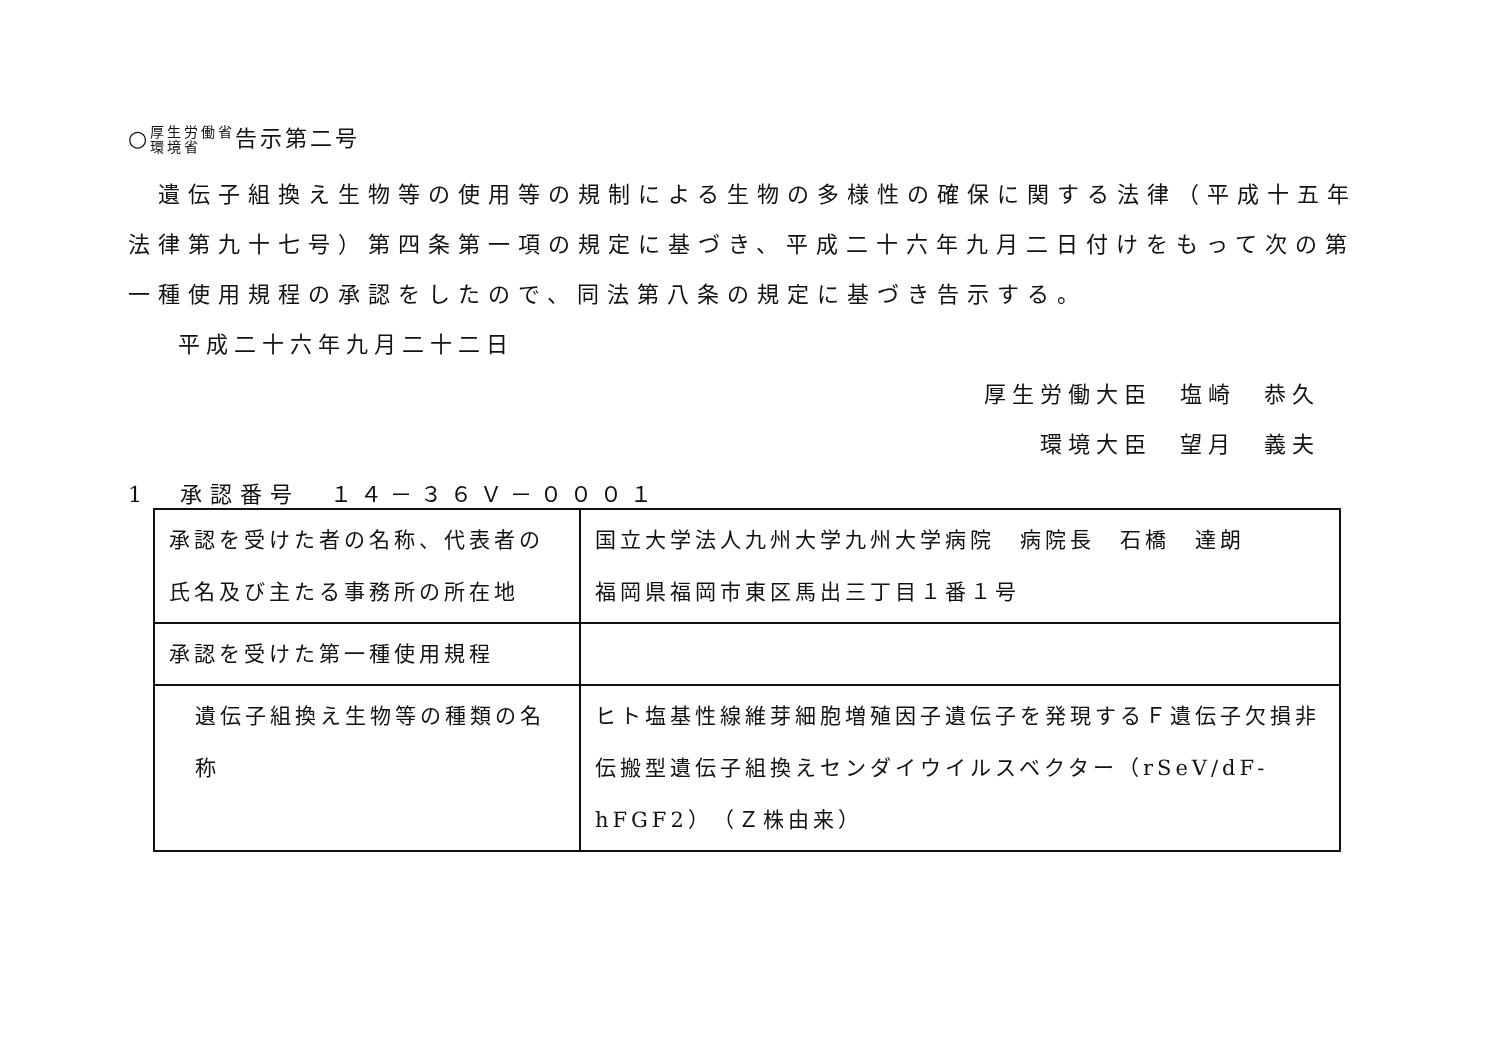○厚生労働省
環境省告示第二号
　遺伝子組換え生物等の使用等の規制による生物の多様性の確保に関する法律（平成十五年法律第九十七号）第四条第一項の規定に基づき、平成二十六年九月二日付けをもって次の第一種使用規程の承認をしたので、同法第八条の規定に基づき告示する。
平成二十六年九月二十二日
厚生労働大臣　塩崎　恭久
環境大臣　望月　義夫
1　承認番号　１４－３６Ｖ－０００１
| 承認を受けた者の名称、代表者の氏名及び主たる事務所の所在地 | 国立大学法人九州大学九州大学病院 病院長 石橋 達朗 福岡県福岡市東区馬出三丁目１番１号 |
| 承認を受けた第一種使用規程 | |
| 遺伝子組換え生物等の種類の名称 | ヒト塩基性線維芽細胞増殖因子遺伝子を発現するＦ遺伝子欠損非伝搬型遺伝子組換えセンダイウイルスベクター（rSeV/dF-hFGF2）（Ｚ株由来） |